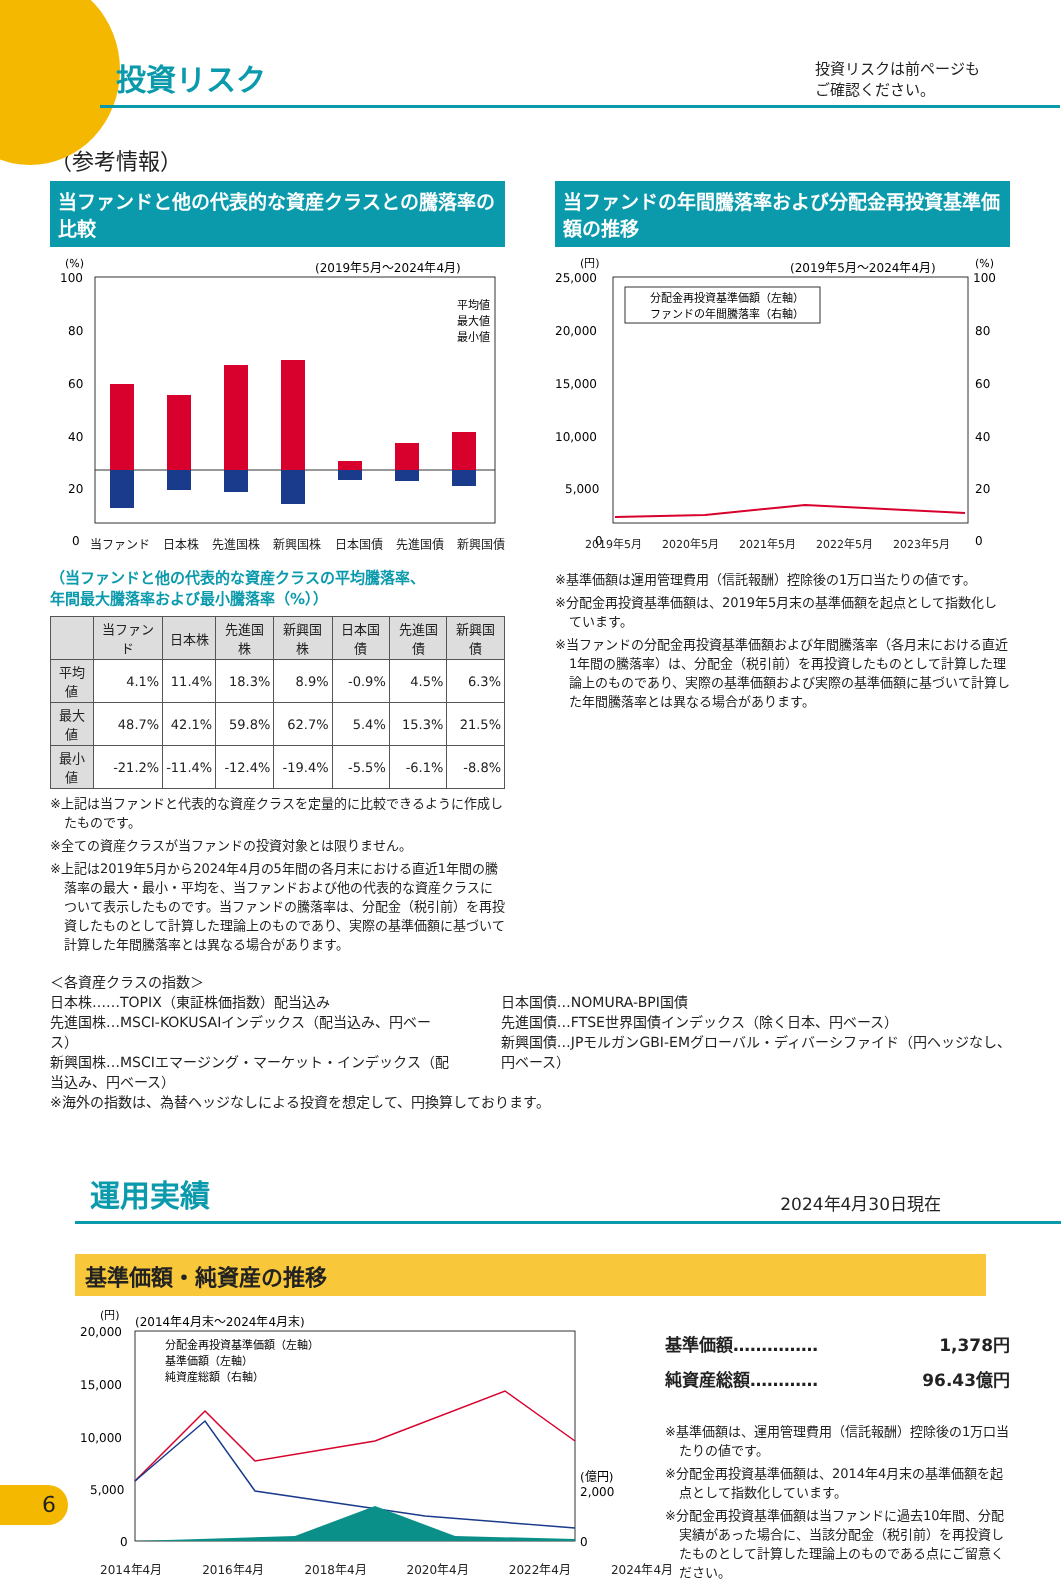投資リスク
投資リスクは前ページも
ご確認ください。
（参考情報）
当ファンドと他の代表的な資産クラスとの騰落率の比較
(%)
(2019年5月～2024年4月)
100
80
60
40
20
0
平均値
最大値
最小値
当ファンド 日本株 先進国株 新興国株 日本国債 先進国債 新興国債
（当ファンドと他の代表的な資産クラスの平均騰落率、
年間最大騰落率および最小騰落率（%））
| | 当ファンド | 日本株 | 先進国株 | 新興国株 | 日本国債 | 先進国債 | 新興国債 |
| --- | --- | --- | --- | --- | --- | --- | --- |
| 平均値 | 4.1% | 11.4% | 18.3% | 8.9% | -0.9% | 4.5% | 6.3% |
| 最大値 | 48.7% | 42.1% | 59.8% | 62.7% | 5.4% | 15.3% | 21.5% |
| 最小値 | -21.2% | -11.4% | -12.4% | -19.4% | -5.5% | -6.1% | -8.8% |
※上記は当ファンドと代表的な資産クラスを定量的に比較できるように作成したものです。
※全ての資産クラスが当ファンドの投資対象とは限りません。
※上記は2019年5月から2024年4月の5年間の各月末における直近1年間の騰落率の最大・最小・平均を、当ファンドおよび他の代表的な資産クラスについて表示したものです。当ファンドの騰落率は、分配金（税引前）を再投資したものとして計算した理論上のものであり、実際の基準価額に基づいて計算した年間騰落率とは異なる場合があります。
当ファンドの年間騰落率および分配金再投資基準価額の推移
(円)
(2019年5月～2024年4月)
(%)
25,000
20,000
15,000
10,000
5,000
0
100
80
60
40
20
0
分配金再投資基準価額（左軸）
ファンドの年間騰落率（右軸）
2019年5月 2020年5月 2021年5月 2022年5月 2023年5月
※基準価額は運用管理費用（信託報酬）控除後の1万口当たりの値です。
※分配金再投資基準価額は、2019年5月末の基準価額を起点として指数化しています。
※当ファンドの分配金再投資基準価額および年間騰落率（各月末における直近1年間の騰落率）は、分配金（税引前）を再投資したものとして計算した理論上のものであり、実際の基準価額および実際の基準価額に基づいて計算した年間騰落率とは異なる場合があります。
＜各資産クラスの指数＞
日本株……TOPIX（東証株価指数）配当込み
先進国株…MSCI-KOKUSAIインデックス（配当込み、円ベース）
新興国株…MSCIエマージング・マーケット・インデックス（配当込み、円ベース）
日本国債…NOMURA-BPI国債
先進国債…FTSE世界国債インデックス（除く日本、円ベース）
新興国債…JPモルガンGBI-EMグローバル・ディバーシファイド（円ヘッジなし、円ベース）
※海外の指数は、為替ヘッジなしによる投資を想定して、円換算しております。
運用実績
2024年4月30日現在
基準価額・純資産の推移
(円)
(2014年4月末～2024年4月末)
20,000
15,000
10,000
5,000
0
(億円)
2,000
0
分配金再投資基準価額（左軸）
基準価額（左軸）
純資産総額（右軸）
基準価額…………… 1,378円
純資産総額………… 96.43億円
※基準価額は、運用管理費用（信託報酬）控除後の1万口当たりの値です。
※分配金再投資基準価額は、2014年4月末の基準価額を起点として指数化しています。
※分配金再投資基準価額は当ファンドに過去10年間、分配実績があった場合に、当該分配金（税引前）を再投資したものとして計算した理論上のものである点にご留意ください。
2014年4月 2016年4月 2018年4月 2020年4月 2022年4月 2024年4月
6